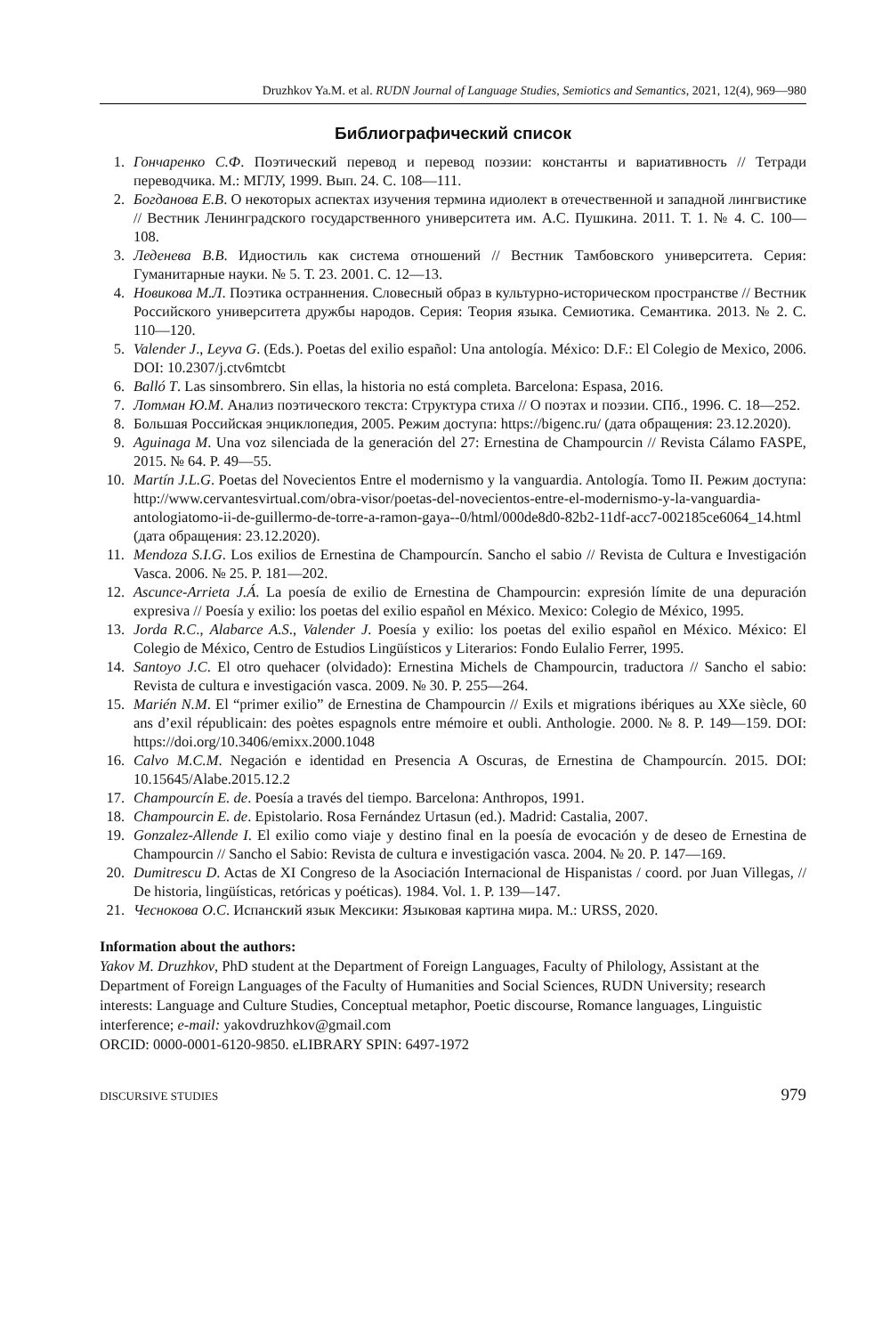Druzhkov Ya.M. et al. RUDN Journal of Language Studies, Semiotics and Semantics, 2021, 12(4), 969—980
Библиографический список
1. Гончаренко С.Ф. Поэтический перевод и перевод поэзии: константы и вариативность // Тетради переводчика. М.: МГЛУ, 1999. Вып. 24. С. 108—111.
2. Богданова Е.В. О некоторых аспектах изучения термина идиолект в отечественной и западной лингвистике // Вестник Ленинградского государственного университета им. А.С. Пушкина. 2011. Т. 1. № 4. С. 100—108.
3. Леденева В.В. Идиостиль как система отношений // Вестник Тамбовского университета. Серия: Гуманитарные науки. № 5. Т. 23. 2001. С. 12—13.
4. Новикова М.Л. Поэтика остраннения. Словесный образ в культурно-историческом пространстве // Вестник Российского университета дружбы народов. Серия: Теория языка. Семиотика. Семантика. 2013. № 2. С. 110—120.
5. Valender J., Leyva G. (Eds.). Poetas del exilio español: Una antología. México: D.F.: El Colegio de Mexico, 2006. DOI: 10.2307/j.ctv6mtcbt
6. Balló T. Las sinsombrero. Sin ellas, la historia no está completa. Barcelona: Espasa, 2016.
7. Лотман Ю.М. Анализ поэтического текста: Структура стиха // О поэтах и поэзии. СПб., 1996. С. 18—252.
8. Большая Российская энциклопедия, 2005. Режим доступа: https://bigenc.ru/ (дата обращения: 23.12.2020).
9. Aguinaga M. Una voz silenciada de la generación del 27: Ernestina de Champourcin // Revista Cálamo FASPE, 2015. № 64. P. 49—55.
10. Martín J.L.G. Poetas del Novecientos Entre el modernismo y la vanguardia. Antología. Tomo II. Режим доступа: http://www.cervantesvirtual.com/obra-visor/poetas-del-novecientos-entre-el-modernismo-y-la-vanguardia-antologiatomo-ii-de-guillermo-de-torre-a-ramon-gaya--0/html/000de8d0-82b2-11df-acc7-002185ce6064_14.html (дата обращения: 23.12.2020).
11. Mendoza S.I.G. Los exilios de Ernestina de Champourcín. Sancho el sabio // Revista de Cultura e Investigación Vasca. 2006. № 25. P. 181—202.
12. Ascunce-Arrieta J.Á. La poesía de exilio de Ernestina de Champourcin: expresión límite de una depuración expresiva // Poesía y exilio: los poetas del exilio español en México. Mexico: Colegio de México, 1995.
13. Jorda R.C., Alabarce A.S., Valender J. Poesía y exilio: los poetas del exilio español en México. México: El Colegio de México, Centro de Estudios Lingüísticos y Literarios: Fondo Eulalio Ferrer, 1995.
14. Santoyo J.C. El otro quehacer (olvidado): Ernestina Michels de Champourcin, traductora // Sancho el sabio: Revista de cultura e investigación vasca. 2009. № 30. P. 255—264.
15. Marién N.M. El “primer exilio” de Ernestina de Champourcin // Exils et migrations ibériques au XXe siècle, 60 ans d’exil républicain: des poètes espagnols entre mémoire et oubli. Anthologie. 2000. № 8. P. 149—159. DOI: https://doi.org/10.3406/emixx.2000.1048
16. Calvo M.C.M. Negación e identidad en Presencia A Oscuras, de Ernestina de Champourcín. 2015. DOI: 10.15645/Alabe.2015.12.2
17. Champourcín E. de. Poesía a través del tiempo. Barcelona: Anthropos, 1991.
18. Champourcin E. de. Epistolario. Rosa Fernández Urtasun (ed.). Madrid: Castalia, 2007.
19. Gonzalez-Allende I. El exilio como viaje y destino final en la poesía de evocación y de deseo de Ernestina de Champourcin // Sancho el Sabio: Revista de cultura e investigación vasca. 2004. № 20. P. 147—169.
20. Dumitrescu D. Actas de XI Congreso de la Asociación Internacional de Hispanistas / coord. por Juan Villegas, // De historia, lingüísticas, retóricas y poéticas). 1984. Vol. 1. P. 139—147.
21. Чеснокова О.С. Испанский язык Мексики: Языковая картина мира. М.: URSS, 2020.
Information about the authors:
Yakov M. Druzhkov, PhD student at the Department of Foreign Languages, Faculty of Philology, Assistant at the Department of Foreign Languages of the Faculty of Humanities and Social Sciences, RUDN University; research interests: Language and Culture Studies, Conceptual metaphor, Poetic discourse, Romance languages, Linguistic interference; e-mail: yakovdruzhkov@gmail.com
ORCID: 0000-0001-6120-9850. eLIBRARY SPIN: 6497-1972
DISCURSIVE STUDIES 979